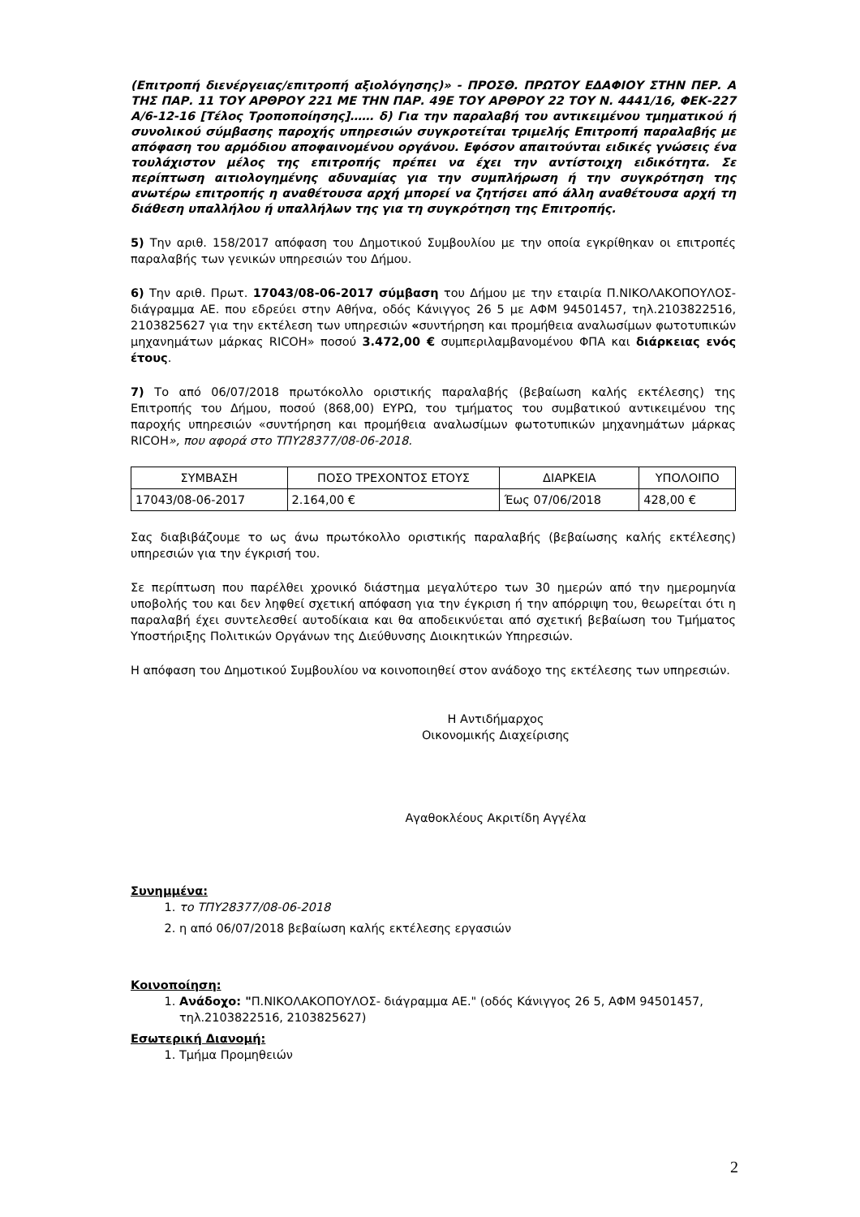(Επιτροπή διενέργειας/επιτροπή αξιολόγησης)» - ΠΡΟΣΘ. ΠΡΩΤΟΥ ΕΔΑΦΙΟΥ ΣΤΗΝ ΠΕΡ. Α ΤΗΣ ΠΑΡ. 11 ΤΟΥ ΑΡΘΡΟΥ 221 ΜΕ ΤΗΝ ΠΑΡ. 49Ε ΤΟΥ ΑΡΘΡΟΥ 22 ΤΟΥ Ν. 4441/16, ΦΕΚ-227 Α/6-12-16 [Τέλος Τροποποίησης]…… δ) Για την παραλαβή του αντικειμένου τμηματικού ή συνολικού σύμβασης παροχής υπηρεσιών συγκροτείται τριμελής Επιτροπή παραλαβής με απόφαση του αρμόδιου αποφαινομένου οργάνου. Εφόσον απαιτούνται ειδικές γνώσεις ένα τουλάχιστον μέλος της επιτροπής πρέπει να έχει την αντίστοιχη ειδικότητα. Σε περίπτωση αιτιολογημένης αδυναμίας για την συμπλήρωση ή την συγκρότηση της ανωτέρω επιτροπής η αναθέτουσα αρχή μπορεί να ζητήσει από άλλη αναθέτουσα αρχή τη διάθεση υπαλλήλου ή υπαλλήλων της για τη συγκρότηση της Επιτροπής.
5) Την αριθ. 158/2017 απόφαση του Δημοτικού Συμβουλίου με την οποία εγκρίθηκαν οι επιτροπές παραλαβής των γενικών υπηρεσιών του Δήμου.
6) Την αριθ. Πρωτ. 17043/08-06-2017 σύμβαση του Δήμου με την εταιρία Π.ΝΙΚΟΛΑΚΟΠΟΥΛΟΣ- διάγραμμα ΑΕ. που εδρεύει στην Αθήνα, οδός Κάνιγγος 26 5 με ΑΦΜ 94501457, τηλ.2103822516, 2103825627 για την εκτέλεση των υπηρεσιών «συντήρηση και προμήθεια αναλωσίμων φωτοτυπικών μηχανημάτων μάρκας RICOH» ποσού 3.472,00 € συμπεριλαμβανομένου ΦΠΑ και διάρκειας ενός έτους.
7) Το από 06/07/2018 πρωτόκολλο οριστικής παραλαβής (βεβαίωση καλής εκτέλεσης) της Επιτροπής του Δήμου, ποσού (868,00) ΕΥΡΩ, του τμήματος του συμβατικού αντικειμένου της παροχής υπηρεσιών «συντήρηση και προμήθεια αναλωσίμων φωτοτυπικών μηχανημάτων μάρκας RICOH», που αφορά στο ΤΠΥ28377/08-06-2018.
| ΣΥΜΒΑΣΗ | ΠΟΣΟ ΤΡΕΧΟΝΤΟΣ ΕΤΟΥΣ | ΔΙΑΡΚΕΙΑ | ΥΠΟΛΟΙΠΟ |
| 17043/08-06-2017 | 2.164,00 € | Έως 07/06/2018 | 428,00 € |
Σας διαβιβάζουμε το ως άνω πρωτόκολλο οριστικής παραλαβής (βεβαίωσης καλής εκτέλεσης) υπηρεσιών για την έγκρισή του.
Σε περίπτωση που παρέλθει χρονικό διάστημα μεγαλύτερο των 30 ημερών από την ημερομηνία υποβολής του και δεν ληφθεί σχετική απόφαση για την έγκριση ή την απόρριψη του, θεωρείται ότι η παραλαβή έχει συντελεσθεί αυτοδίκαια και θα αποδεικνύεται από σχετική βεβαίωση του Τμήματος Υποστήριξης Πολιτικών Οργάνων της Διεύθυνσης Διοικητικών Υπηρεσιών.
Η απόφαση του Δημοτικού Συμβουλίου να κοινοποιηθεί στον ανάδοχο της εκτέλεσης των υπηρεσιών.
Η Αντιδήμαρχος
Οικονομικής Διαχείρισης
Αγαθοκλέους Ακριτίδη Αγγέλα
Συνημμένα:
1. το ΤΠΥ28377/08-06-2018
2. η από 06/07/2018 βεβαίωση καλής εκτέλεσης εργασιών
Κοινοποίηση:
1. Ανάδοχο: "Π.ΝΙΚΟΛΑΚΟΠΟΥΛΟΣ- διάγραμμα ΑΕ." (οδός Κάνιγγος 26 5, ΑΦΜ 94501457, τηλ.2103822516, 2103825627)
Εσωτερική Διανομή:
1. Τμήμα Προμηθειών
2